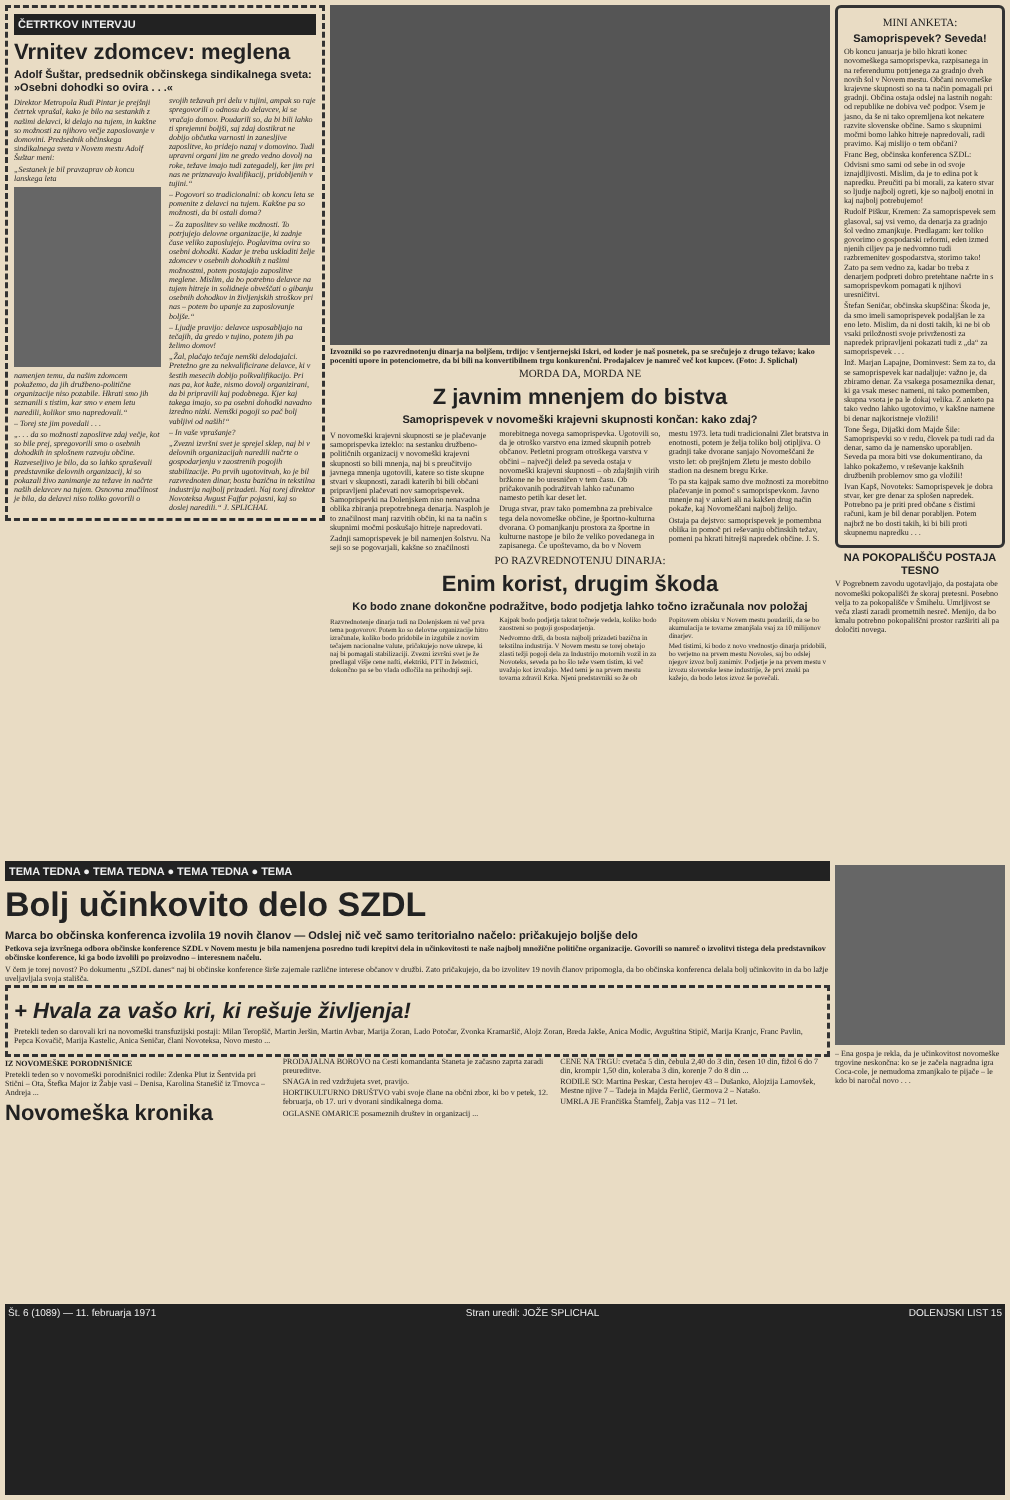ČETRTKOV INTERVJU
Vrnitev zdomcev: meglena
Adolf Šuštar, predsednik občinskega sindikalnega sveta: »Osebni dohodki so ovira . . .«
Direktor Metropola Rudi Pintar je prejšnji četrtek vprašal, kako je bilo na sestankih z našimi delavci, ki delajo na tujem, in kakšne so možnosti za njihovo večje zaposlovanje v domovini. Predsednik občinskega sindikalnega sveta v Novem mestu Adolf Šuštar meni:
„Sestanek je bil pravzaprav ob koncu lanskega leta
namenjen temu, da našim zdomcem pokažemo, da jih družbeno-politične organizacije niso pozabile. Hkrati smo jih seznanili s tistim, kar smo v enem letu naredili, kolikor smo napredovali.“
– Torej ste jim povedali . . .
„. . . da so možnosti zaposlitve zdaj večje, kot so bile prej, spregovorili smo o osebnih dohodkih in splošnem razvoju občine. Razveseljivo je bilo, da so lahko spraševali predstavnike delovnih organizacij, ki so pokazali živo zanimanje za težave in načrte naših delavcev na tujem. Osnovna značilnost je bila, da delavci niso toliko govorili o svojih težavah pri delu v tujini, ampak so raje spregovorili o odnosu do delavcev, ki se vračajo domov. Poudarili so, da bi bili lahko ti sprejemni boljši, saj zdaj dostikrat ne dobijo občutka varnosti in zanesljive zaposlitve, ko pridejo nazaj v domovino. Tudi upravni organi jim ne gredo vedno dovolj na roke, težave imajo tudi zategadelj, ker jim pri nas ne priznavajo kvalifikacij, pridobljenih v tujini.“
– Pogovori so tradicionalni: ob koncu leta se pomenite z delavci na tujem. Kakšne pa so možnosti, da bi ostali doma?
– Za zaposlitev so velike možnosti. To potrjujejo delovne organizacije, ki zadnje čase veliko zaposlujejo. Poglavitna ovira so osebni dohodki. Kadar je treba uskladiti želje zdomcev v osebnih dohodkih z našimi možnostmi, potem postajajo zaposlitve meglene. Mislim, da bo potrebno delavce na tujem hitreje in solidneje obveščati o gibanju osebnih dohodkov in življenjskih stroškov pri nas – potem bo upanje za zaposlovanje boljše.“
– Ljudje pravijo: delavce usposabljajo na tečajih, da gredo v tujino, potem jih pa želimo domov!
„Žal, plačajo tečaje nemški delodajalci. Pretežno gre za nekvalificirane delavce, ki v šestih mesecih dobijo polkvalifikacijo. Pri nas pa, kot kaže, nismo dovolj organizirani, da bi pripravili kaj podobnega. Kjer kaj takega imajo, so pa osebni dohodki navadno izredno nizki. Nemški pogoji so pač bolj vabljivi od naših!“
– In vaše vprašanje?
„Zvezni izvršni svet je sprejel sklep, naj bi v delovnih organizacijah naredili načrte o gospodarjenju v zaostrenih pogojih stabilizacije. Po prvih ugotovitvah, ko je bil razvrednoten dinar, bosta bazična in tekstilna industrija najbolj prizadeti. Naj torej direktor Novoteksa Avgust Fajfar pojasni, kaj so doslej naredili.“ J. SPLICHAL
Izvozniki so po razvrednotenju dinarja na boljšem, trdijo: v šentjernejski Iskri, od koder je naš posnetek, pa se srečujejo z drugo težavo; kako poceniti upore in potenciometre, da bi bili na konvertibilnem trgu konkurenčni. Prodajalcev je namreč več kot kupcev. (Foto: J. Splichal)
MORDA DA, MORDA NE
Z javnim mnenjem do bistva
Samoprispevek v novomeški krajevni skupnosti končan: kako zdaj?
V novomeški krajevni skupnosti se je plačevanje samoprispevka izteklo: na sestanku družbeno-političnih organizacij v novomeški krajevni skupnosti so bili mnenja, naj bi s preučitvijo javnega mnenja ugotovili, katere so tiste skupne stvari v skupnosti, zaradi katerih bi bili občani pripravljeni plačevati nov samoprispevek. Samoprispevki na Dolenjskem niso nenavadna oblika zbiranja prepotrebnega denarja. Nasploh je to značilnost manj razvitih občin, ki na ta način s skupnimi močmi poskušajo hitreje napredovati.
Zadnji samoprispevek je bil namenjen šolstvu. Na seji so se pogovarjali, kakšne so značilnosti morebitnega novega samoprispevka. Ugotovili so, da je otroško varstvo ena izmed skupnih potreb občanov. Petletni program otroškega varstva v občini – največji delež pa seveda ostaja v novomeški krajevni skupnosti – ob zdajšnjih virih bržkone ne bo uresničen v tem času. Ob pričakovanih podražitvah lahko računamo namesto petih kar deset let.
Druga stvar, prav tako pomembna za prebivalce tega dela novomeške občine, je športno-kulturna dvorana. O pomanjkanju prostora za športne in kulturne nastope je bilo že veliko povedanega in zapisanega. Če upoštevamo, da bo v Novem mestu 1973. leta tudi tradicionalni Zlet bratstva in enotnosti, potem je želja toliko bolj otipljiva. O gradnji take dvorane sanjajo Novomeščani že vrsto let: ob prejšnjem Zletu je mesto dobilo stadion na desnem bregu Krke.
To pa sta kajpak samo dve možnosti za morebitno plačevanje in pomoč s samoprispevkom. Javno mnenje naj v anketi ali na kakšen drug način pokaže, kaj Novomeščani najbolj želijo.
Ostaja pa dejstvo: samoprispevek je pomembna oblika in pomoč pri reševanju občinskih težav, pomeni pa hkrati hitrejši napredek občine. J. S.
PO RAZVREDNOTENJU DINARJA:
Enim korist, drugim škoda
Ko bodo znane dokončne podražitve, bodo podjetja lahko točno izračunala nov položaj
Razvrednotenje dinarja tudi na Dolenjskem ni več prva tema pogovorov. Potem ko so delovne organizacije hitro izračunale, koliko bodo pridobile in izgubile z novim tečajem nacionalne valute, pričakujejo nove ukrepe, ki naj bi pomagali stabilizaciji. Zvezni izvršni svet je že predlagal višje cene nafti, elektriki, PTT in železnici, dokončno pa se bo vlada odločila na prihodnji seji. Kajpak bodo podjetja takrat točneje vedela, koliko bodo zaostreni so pogoji gospodarjenja.
Nedvomno drži, da bosta najbolj prizadeti bazična in tekstilna industrija. V Novem mestu se torej obetajo zlasti težji pogoji dela za Industrijo motornih vozil in za Novoteks, seveda pa bo šlo teže vsem tistim, ki več uvažajo kot izvažajo. Med temi je na prvem mestu tovarna zdravil Krka. Njeni predstavniki so že ob Popitovem obisku v Novem mestu poudarili, da se bo akumulacija te tovarne zmanjšala vsaj za 10 milijonov dinarjev.
Med tistimi, ki bodo z novo vrednostjo dinarja pridobili, bo verjetno na prvem mestu Novoles, saj bo odslej njegov izvoz bolj zanimiv. Podjetje je na prvem mestu v izvozu slovenske lesne industrije, že prvi znaki pa kažejo, da bodo letos izvoz še povečali.
MINI ANKETA:
Samoprispevek? Seveda!
Ob koncu januarja je bilo hkrati konec novomeškega samoprispevka, razpisanega in na referendumu potrjenega za gradnjo dveh novih šol v Novem mestu. Občani novomeške krajevne skupnosti so na ta način pomagali pri gradnji. Občina ostaja odslej na lastnih nogah: od republike ne dobiva več podpor. Vsem je jasno, da še ni tako opremljena kot nekatere razvite slovenske občine. Samo s skupnimi močmi bomo lahko hitreje napredovali, radi pravimo. Kaj mislijo o tem občani?
Franc Beg, občinska konferenca SZDL: Odvisni smo sami od sebe in od svoje iznajdljivosti. Mislim, da je to edina pot k napredku. Preučiti pa bi morali, za katero stvar so ljudje najbolj ogreti, kje so najbolj enotni in kaj najbolj potrebujemo!
Rudolf Piškur, Kremen: Za samoprispevek sem glasoval, saj vsi vemo, da denarja za gradnjo šol vedno zmanjkuje. Predlagam: ker toliko govorimo o gospodarski reformi, eden izmed njenih ciljev pa je nedvomno tudi razbremenitev gospodarstva, storimo tako! Zato pa sem vedno za, kadar bo treba z denarjem podpreti dobro pretehtane načrte in s samoprispevkom pomagati k njihovi uresničitvi.
Štefan Seničar, občinska skupščina: Škoda je, da smo imeli samoprispevek podaljšan le za eno leto. Mislim, da ni dosti takih, ki ne bi ob vsaki priložnosti svoje privrženosti za napredek pripravljeni pokazati tudi z „da“ za samoprispevek . . .
Inž. Marjan Lapajne, Dominvest: Sem za to, da se samoprispevek kar nadaljuje: važno je, da zbiramo denar. Za vsakega posameznika denar, ki ga vsak mesec nameni, ni tako pomemben, skupna vsota je pa le dokaj velika. Z anketo pa tako vedno lahko ugotovimo, v kakšne namene bi denar najkoristneje vložili!
Tone Šega, Dijaški dom Majde Šile: Samoprispevki so v redu, človek pa tudi rad da denar, samo da je namensko uporabljen. Seveda pa mora biti vse dokumentirano, da lahko pokažemo, v reševanje kakšnih družbenih problemov smo ga vložili!
Ivan Kapš, Novoteks: Samoprispevek je dobra stvar, ker gre denar za splošen napredek. Potrebno pa je priti pred občane s čistimi računi, kam je bil denar porabljen. Potem najbrž ne bo dosti takih, ki bi bili proti skupnemu napredku . . .
NA POKOPALIŠČU POSTAJA TESNO
V Pogrebnem zavodu ugotavljajo, da postajata obe novomeški pokopališči že skoraj pretesni. Posebno velja to za pokopališče v Šmihelu. Umrljivost se veča zlasti zaradi prometnih nesreč. Menijo, da bo kmalu potrebno pokopališčni prostor razširiti ali pa določiti novega.
TEMA TEDNA ● TEMA TEDNA ● TEMA TEDNA ● TEMA
Bolj učinkovito delo SZDL
Marca bo občinska konferenca izvolila 19 novih članov — Odslej nič več samo teritorialno načelo: pričakujejo boljše delo
Petkova seja izvršnega odbora občinske konference SZDL v Novem mestu je bila namenjena posredno tudi krepitvi dela in učinkovitosti te naše najbolj množične politične organizacije. Govorili so namreč o izvolitvi tistega dela predstavnikov občinske konference, ki ga bodo izvolili po proizvodno – interesnem načelu.
V čem je torej novost? Po dokumentu „SZDL danes“ naj bi občinske konference širše zajemale različne interese občanov v družbi. Zato pričakujejo, da bo izvolitev 19 novih članov pripomogla, da bo občinska konferenca delala bolj učinkovito in da bo lažje uveljavljala svoja stališča.
+ Hvala za vašo kri, ki rešuje življenja!
Pretekli teden so darovali kri na novomeški transfuzijski postaji: Milan Teropšič, Martin Jeršin, Martin Avbar, Marija Zoran, Lado Potočar, Zvonka Kramaršič, Alojz Zoran, Breda Jakše, Anica Modic, Avguština Stipič, Marija Kranjc, Franc Pavlin, Pepca Kovačič, Marija Kastelic, Anica Seničar, člani Novoteksa, Novo mesto ...
IZ NOVOMEŠKE PORODNIŠNICE
Pretekli teden so v novomeški porodnišnici rodile: Zdenka Plut iz Šentvida pri Stični – Ota, Štefka Major iz Žabje vasi – Denisa, Karolina Stanešič iz Trnovca – Andreja ...
Novomeška kronika
PRODAJALNA BOROVO na Cesti komandanta Staneta je začasno zaprta zaradi preureditve.
SNAGA in red vzdržujeta svet, pravijo.
HORTIKULTURNO DRUŠTVO vabi svoje člane na občni zbor, ki bo v petek, 12. februarja, ob 17. uri v dvorani sindikalnega doma.
OGLASNE OMARICE posameznih društev in organizacij ...
CENE NA TRGU: cvetača 5 din, čebula 2,40 do 3 din, česen 10 din, fižol 6 do 7 din, krompir 1,50 din, koleraba 3 din, korenje 7 do 8 din ...
RODILE SO: Martina Peskar, Cesta herojev 43 – Dušanko, Alojzija Lamovšek, Mestne njive 7 – Tadeja in Majda Ferlič, Germova 2 – Natašo.
UMRLA JE Frančiška Štamfelj, Žabja vas 112 – 71 let.
– Ena gospa je rekla, da je učinkovitost novomeške trgovine neskončna: ko se je začela nagradna igra Coca-cole, je nemudoma zmanjkalo te pijače – le kdo bi naročal novo . . .
Št. 6 (1089) — 11. februarja 1971 Stran uredil: JOŽE SPLICHAL DOLENJSKI LIST 15